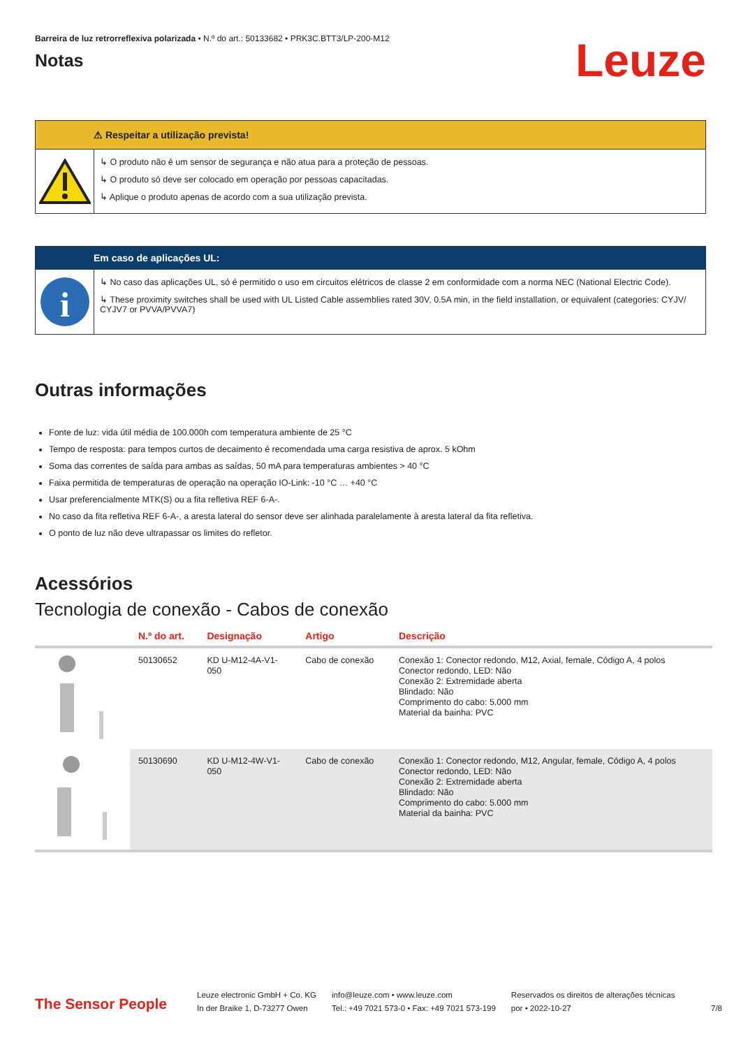Barreira de luz retrorreflexiva polarizada • N.º do art.: 50133682 • PRK3C.BTT3/LP-200-M12
Notas
Leuze
⚠ Respeitar a utilização prevista!
↳ O produto não é um sensor de segurança e não atua para a proteção de pessoas.
↳ O produto só deve ser colocado em operação por pessoas capacitadas.
↳ Aplique o produto apenas de acordo com a sua utilização prevista.
Em caso de aplicações UL:
i
↳ No caso das aplicações UL, só é permitido o uso em circuitos elétricos de classe 2 em conformidade com a norma NEC (National Electric Code).
↳ These proximity switches shall be used with UL Listed Cable assemblies rated 30V, 0.5A min, in the field installation, or equivalent (categories: CYJV/ CYJV7 or PVVA/PVVA7)
Outras informações
Fonte de luz: vida útil média de 100.000h com temperatura ambiente de 25 °C
Tempo de resposta: para tempos curtos de decaimento é recomendada uma carga resistiva de aprox. 5 kOhm
Soma das correntes de saída para ambas as saídas, 50 mA para temperaturas ambientes > 40 °C
Faixa permitida de temperaturas de operação na operação IO-Link: -10 °C … +40 °C
Usar preferencialmente MTK(S) ou a fita refletiva REF 6-A-.
No caso da fita refletiva REF 6-A-, a aresta lateral do sensor deve ser alinhada paralelamente à aresta lateral da fita refletiva.
O ponto de luz não deve ultrapassar os limites do refletor.
Acessórios
Tecnologia de conexão - Cabos de conexão
| | N.º do art. | Designação | Artigo | Descrição |
| --- | --- | --- | --- | --- |
| | 50130652 | KD U-M12-4A-V1- 050 | Cabo de conexão | Conexão 1: Conector redondo, M12, Axial, female, Código A, 4 polos Conector redondo, LED: Não Conexão 2: Extremidade aberta Blindado: Não Comprimento do cabo: 5.000 mm Material da bainha: PVC |
| | 50130690 | KD U-M12-4W-V1- 050 | Cabo de conexão | Conexão 1: Conector redondo, M12, Angular, female, Código A, 4 polos Conector redondo, LED: Não Conexão 2: Extremidade aberta Blindado: Não Comprimento do cabo: 5.000 mm Material da bainha: PVC |
The Sensor People
Leuze electronic GmbH + Co. KG
In der Braike 1, D-73277 Owen
info@leuze.com • www.leuze.com
Tel.: +49 7021 573-0 • Fax: +49 7021 573-199
Reservados os direitos de alterações técnicas
por • 2022-10-27
7/8